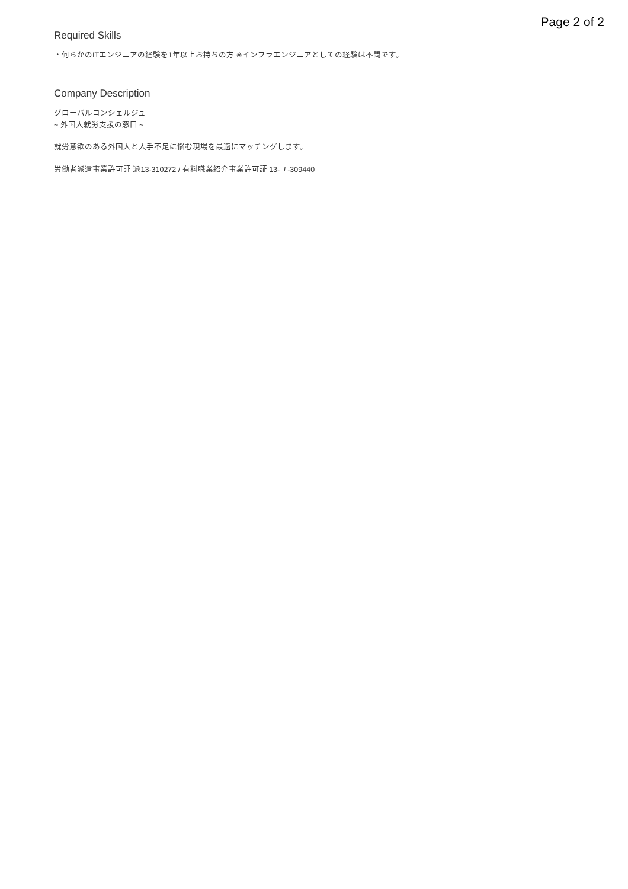Page 2 of 2
Required Skills
・何らかのITエンジニアの経験を1年以上お持ちの方 ※インフラエンジニアとしての経験は不問です。
Company Description
グローバルコンシェルジュ
~ 外国人就労支援の窓口 ~
就労意欲のある外国人と人手不足に悩む現場を最適にマッチングします。
労働者派遣事業許可証 派13-310272 / 有料職業紹介事業許可証 13-ユ-309440